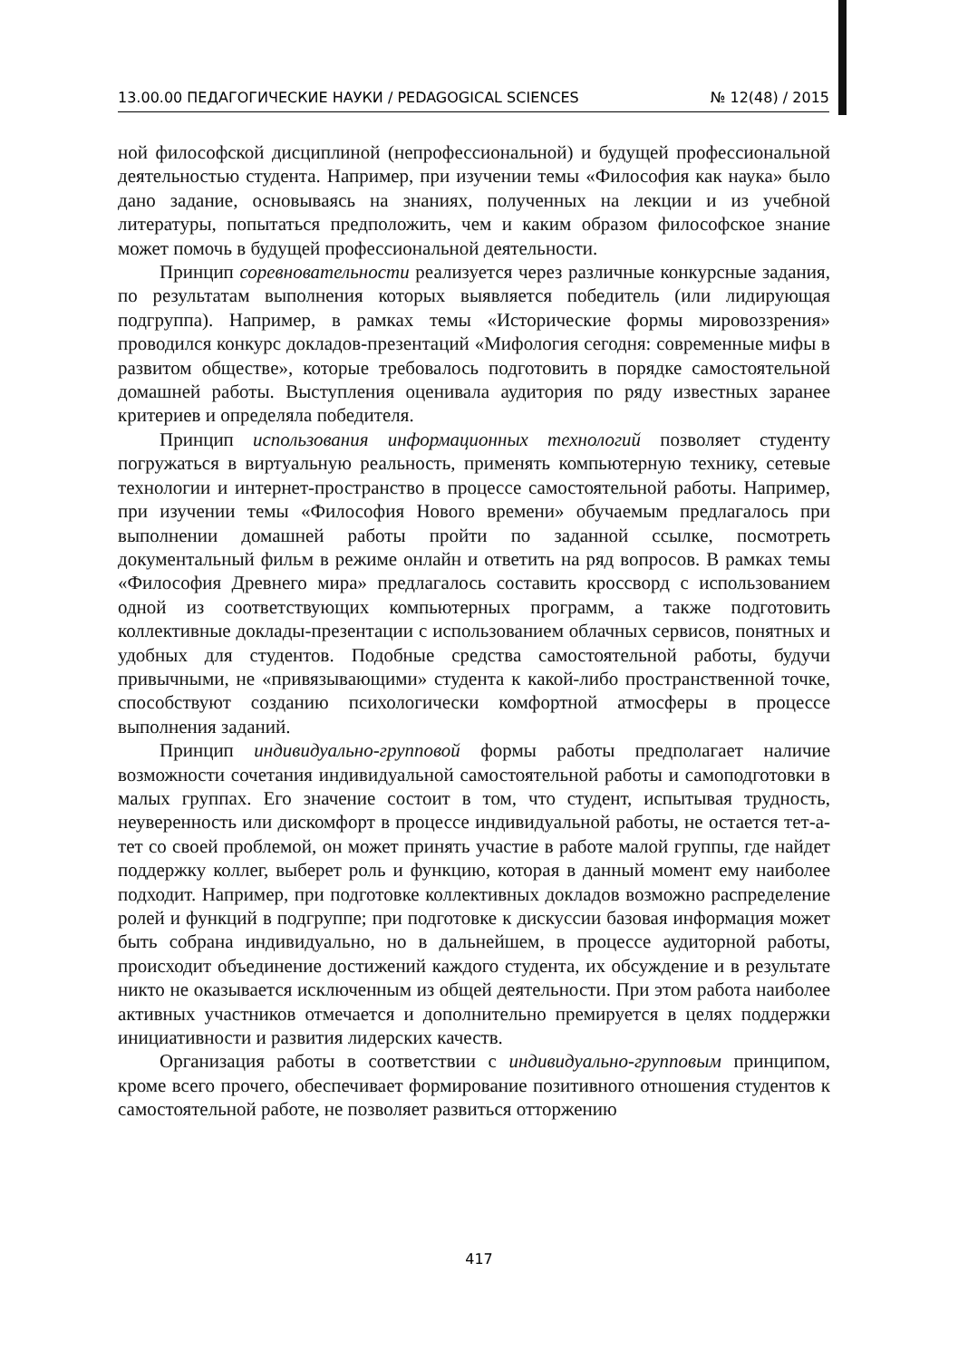13.00.00 ПЕДАГОГИЧЕСКИЕ НАУКИ / PEDAGOGICAL SCIENCES № 12(48) / 2015
ной философской дисциплиной (непрофессиональной) и будущей профессиональной деятельностью студента. Например, при изучении темы «Философия как наука» было дано задание, основываясь на знаниях, полученных на лекции и из учебной литературы, попытаться предположить, чем и каким образом философское знание может помочь в будущей профессиональной деятельности.
Принцип соревновательности реализуется через различные конкурсные задания, по результатам выполнения которых выявляется победитель (или лидирующая подгруппа). Например, в рамках темы «Исторические формы мировоззрения» проводился конкурс докладов-презентаций «Мифология сегодня: современные мифы в развитом обществе», которые требовалось подготовить в порядке самостоятельной домашней работы. Выступления оценивала аудитория по ряду известных заранее критериев и определяла победителя.
Принцип использования информационных технологий позволяет студенту погружаться в виртуальную реальность, применять компьютерную технику, сетевые технологии и интернет-пространство в процессе самостоятельной работы. Например, при изучении темы «Философия Нового времени» обучаемым предлагалось при выполнении домашней работы пройти по заданной ссылке, посмотреть документальный фильм в режиме онлайн и ответить на ряд вопросов. В рамках темы «Философия Древнего мира» предлагалось составить кроссворд с использованием одной из соответствующих компьютерных программ, а также подготовить коллективные доклады-презентации с использованием облачных сервисов, понятных и удобных для студентов. Подобные средства самостоятельной работы, будучи привычными, не «привязывающими» студента к какой-либо пространственной точке, способствуют созданию психологически комфортной атмосферы в процессе выполнения заданий.
Принцип индивидуально-групповой формы работы предполагает наличие возможности сочетания индивидуальной самостоятельной работы и самоподготовки в малых группах. Его значение состоит в том, что студент, испытывая трудность, неуверенность или дискомфорт в процессе индивидуальной работы, не остается тет-а-тет со своей проблемой, он может принять участие в работе малой группы, где найдет поддержку коллег, выберет роль и функцию, которая в данный момент ему наиболее подходит. Например, при подготовке коллективных докладов возможно распределение ролей и функций в подгруппе; при подготовке к дискуссии базовая информация может быть собрана индивидуально, но в дальнейшем, в процессе аудиторной работы, происходит объединение достижений каждого студента, их обсуждение и в результате никто не оказывается исключенным из общей деятельности. При этом работа наиболее активных участников отмечается и дополнительно премируется в целях поддержки инициативности и развития лидерских качеств.
Организация работы в соответствии с индивидуально-групповым принципом, кроме всего прочего, обеспечивает формирование позитивного отношения студентов к самостоятельной работе, не позволяет развиться отторжению
417